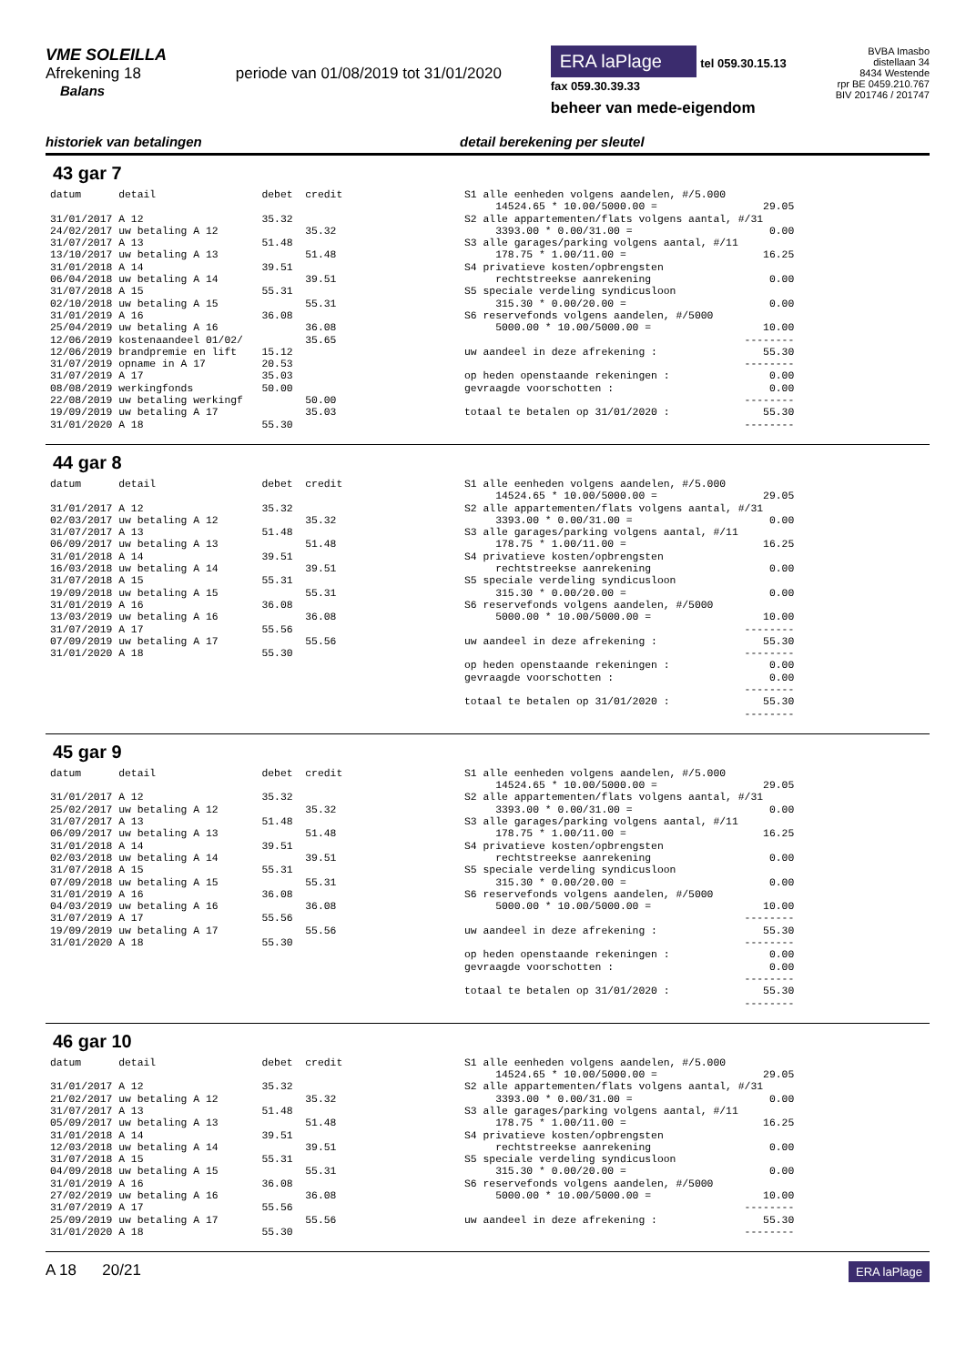VME SOLEILLA
Afrekening 18 periode van 01/08/2019 tot 31/01/2020
Balans
ERA laPlage tel 059.30.15.13
fax 059.30.39.33
beheer van mede-eigendom
BVBA Imasbo
distellaan 34
8434 Westende
rpr BE 0459.210.767
BIV 201746 / 201747
historiek van betalingen detail berekening per sleutel
43 gar 7
datum      detail                 debet  credit

31/01/2017 A 12                   35.32
24/02/2017 uw betaling A 12              35.32
31/07/2017 A 13                   51.48
13/10/2017 uw betaling A 13              51.48
31/01/2018 A 14                   39.51
06/04/2018 uw betaling A 14              39.51
31/07/2018 A 15                   55.31
02/10/2018 uw betaling A 15              55.31
31/01/2019 A 16                   36.08
25/04/2019 uw betaling A 16              36.08
12/06/2019 kostenaandeel 01/02/          35.65
12/06/2019 brandpremie en lift    15.12
31/07/2019 opname in A 17         20.53
31/07/2019 A 17                   35.03
08/08/2019 werkingfonds           50.00
22/08/2019 uw betaling werkingf          50.00
19/09/2019 uw betaling A 17              35.03
31/01/2020 A 18                   55.30
S1 alle eenheden volgens aandelen, #/5.000
     14524.65 * 10.00/5000.00 =                 29.05
S2 alle appartementen/flats volgens aantal, #/31
     3393.00 * 0.00/31.00 =                      0.00
S3 alle garages/parking volgens aantal, #/11
     178.75 * 1.00/11.00 =                      16.25
S4 privatieve kosten/opbrengsten
     rechtstreekse aanrekening                   0.00
S5 speciale verdeling syndicusloon
     315.30 * 0.00/20.00 =                       0.00
S6 reservefonds volgens aandelen, #/5000
     5000.00 * 10.00/5000.00 =                  10.00
                                             --------
uw aandeel in deze afrekening :                 55.30
                                             --------
op heden openstaande rekeningen :                0.00
gevraagde voorschotten :                         0.00
                                             --------
totaal te betalen op 31/01/2020 :               55.30
                                             --------
44 gar 8
datum      detail                 debet  credit

31/01/2017 A 12                   35.32
02/03/2017 uw betaling A 12              35.32
31/07/2017 A 13                   51.48
06/09/2017 uw betaling A 13              51.48
31/01/2018 A 14                   39.51
16/03/2018 uw betaling A 14              39.51
31/07/2018 A 15                   55.31
19/09/2018 uw betaling A 15              55.31
31/01/2019 A 16                   36.08
13/03/2019 uw betaling A 16              36.08
31/07/2019 A 17                   55.56
07/09/2019 uw betaling A 17              55.56
31/01/2020 A 18                   55.30
S1 alle eenheden volgens aandelen, #/5.000
     14524.65 * 10.00/5000.00 =                 29.05
S2 alle appartementen/flats volgens aantal, #/31
     3393.00 * 0.00/31.00 =                      0.00
S3 alle garages/parking volgens aantal, #/11
     178.75 * 1.00/11.00 =                      16.25
S4 privatieve kosten/opbrengsten
     rechtstreekse aanrekening                   0.00
S5 speciale verdeling syndicusloon
     315.30 * 0.00/20.00 =                       0.00
S6 reservefonds volgens aandelen, #/5000
     5000.00 * 10.00/5000.00 =                  10.00
                                             --------
uw aandeel in deze afrekening :                 55.30
                                             --------
op heden openstaande rekeningen :                0.00
gevraagde voorschotten :                         0.00
                                             --------
totaal te betalen op 31/01/2020 :               55.30
                                             --------
45 gar 9
datum      detail                 debet  credit

31/01/2017 A 12                   35.32
25/02/2017 uw betaling A 12              35.32
31/07/2017 A 13                   51.48
06/09/2017 uw betaling A 13              51.48
31/01/2018 A 14                   39.51
02/03/2018 uw betaling A 14              39.51
31/07/2018 A 15                   55.31
07/09/2018 uw betaling A 15              55.31
31/01/2019 A 16                   36.08
04/03/2019 uw betaling A 16              36.08
31/07/2019 A 17                   55.56
19/09/2019 uw betaling A 17              55.56
31/01/2020 A 18                   55.30
S1 alle eenheden volgens aandelen, #/5.000
     14524.65 * 10.00/5000.00 =                 29.05
S2 alle appartementen/flats volgens aantal, #/31
     3393.00 * 0.00/31.00 =                      0.00
S3 alle garages/parking volgens aantal, #/11
     178.75 * 1.00/11.00 =                      16.25
S4 privatieve kosten/opbrengsten
     rechtstreekse aanrekening                   0.00
S5 speciale verdeling syndicusloon
     315.30 * 0.00/20.00 =                       0.00
S6 reservefonds volgens aandelen, #/5000
     5000.00 * 10.00/5000.00 =                  10.00
                                             --------
uw aandeel in deze afrekening :                 55.30
                                             --------
op heden openstaande rekeningen :                0.00
gevraagde voorschotten :                         0.00
                                             --------
totaal te betalen op 31/01/2020 :               55.30
                                             --------
46 gar 10
datum      detail                 debet  credit

31/01/2017 A 12                   35.32
21/02/2017 uw betaling A 12              35.32
31/07/2017 A 13                   51.48
05/09/2017 uw betaling A 13              51.48
31/01/2018 A 14                   39.51
12/03/2018 uw betaling A 14              39.51
31/07/2018 A 15                   55.31
04/09/2018 uw betaling A 15              55.31
31/01/2019 A 16                   36.08
27/02/2019 uw betaling A 16              36.08
31/07/2019 A 17                   55.56
25/09/2019 uw betaling A 17              55.56
31/01/2020 A 18                   55.30
S1 alle eenheden volgens aandelen, #/5.000
     14524.65 * 10.00/5000.00 =                 29.05
S2 alle appartementen/flats volgens aantal, #/31
     3393.00 * 0.00/31.00 =                      0.00
S3 alle garages/parking volgens aantal, #/11
     178.75 * 1.00/11.00 =                      16.25
S4 privatieve kosten/opbrengsten
     rechtstreekse aanrekening                   0.00
S5 speciale verdeling syndicusloon
     315.30 * 0.00/20.00 =                       0.00
S6 reservefonds volgens aandelen, #/5000
     5000.00 * 10.00/5000.00 =                  10.00
                                             --------
uw aandeel in deze afrekening :                 55.30
                                             --------
A 18 20/21
ERA laPlage